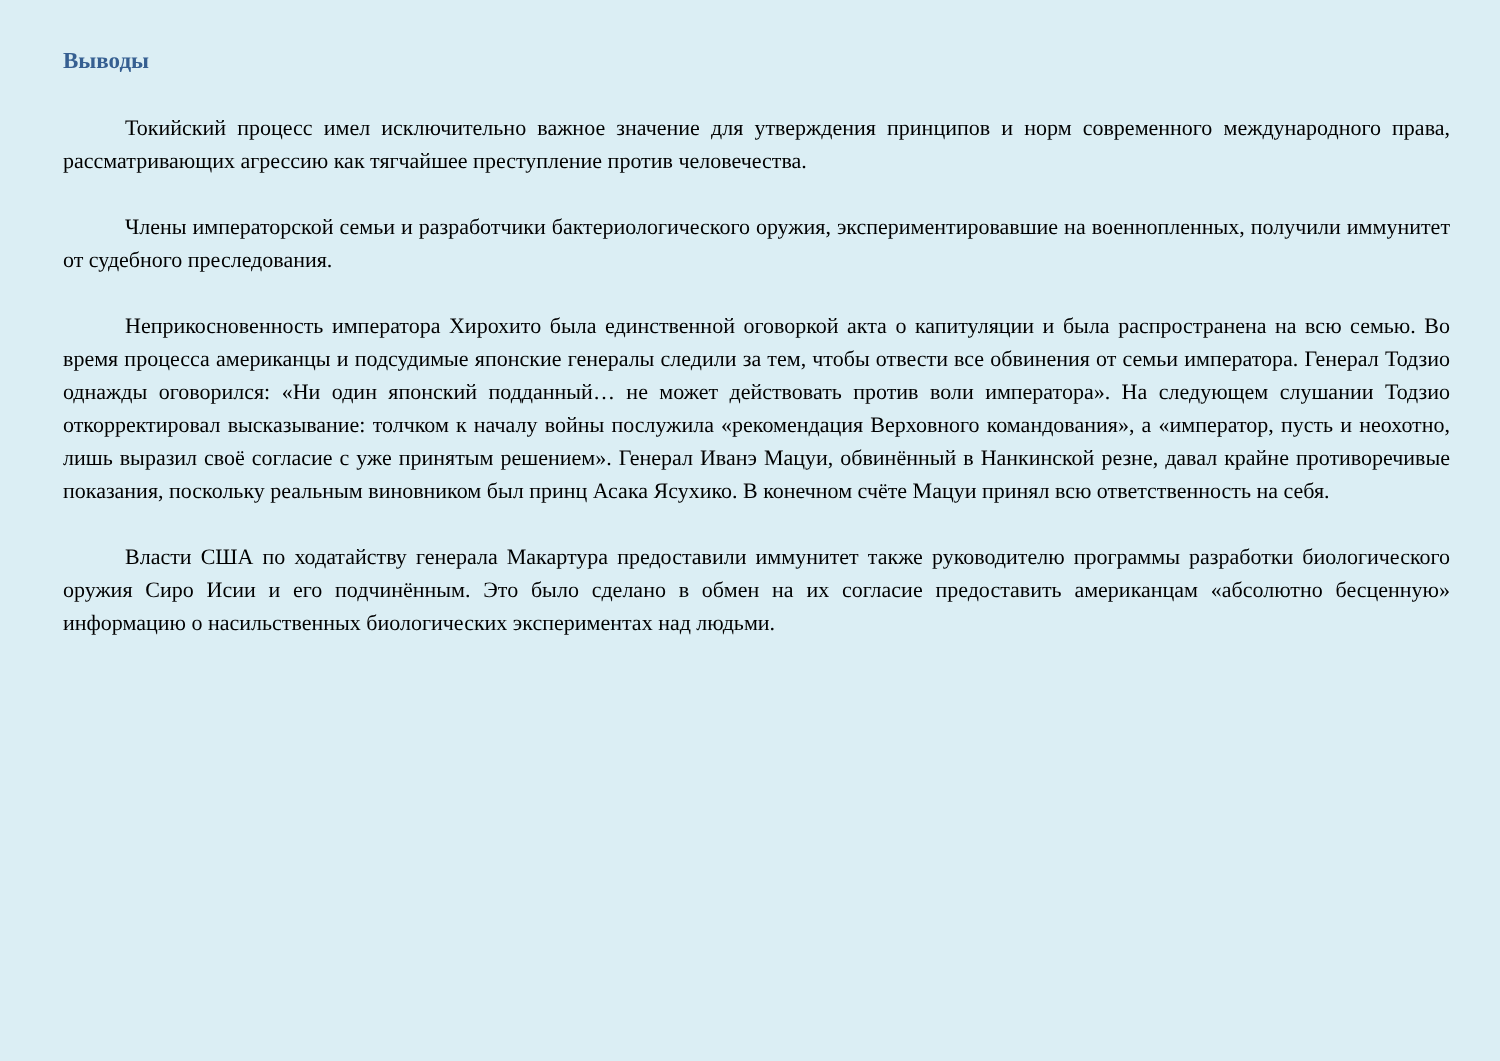Выводы
Токийский процесс имел исключительно важное значение для утверждения принципов и норм современного международного права, рассматривающих агрессию как тягчайшее преступление против человечества.
Члены императорской семьи и разработчики бактериологического оружия, экспериментировавшие на военнопленных, получили иммунитет от судебного преследования.
Неприкосновенность императора Хирохито была единственной оговоркой акта о капитуляции и была распространена на всю семью. Во время процесса американцы и подсудимые японские генералы следили за тем, чтобы отвести все обвинения от семьи императора. Генерал Тодзио однажды оговорился: «Ни один японский подданный… не может действовать против воли императора». На следующем слушании Тодзио откорректировал высказывание: толчком к началу войны послужила «рекомендация Верховного командования», а «император, пусть и неохотно, лишь выразил своё согласие с уже принятым решением». Генерал Иванэ Мацуи, обвинённый в Нанкинской резне, давал крайне противоречивые показания, поскольку реальным виновником был принц Асака Ясухико. В конечном счёте Мацуи принял всю ответственность на себя.
Власти США по ходатайству генерала Макартура предоставили иммунитет также руководителю программы разработки биологического оружия Сиро Исии и его подчинённым. Это было сделано в обмен на их согласие предоставить американцам «абсолютно бесценную» информацию о насильственных биологических экспериментах над людьми.